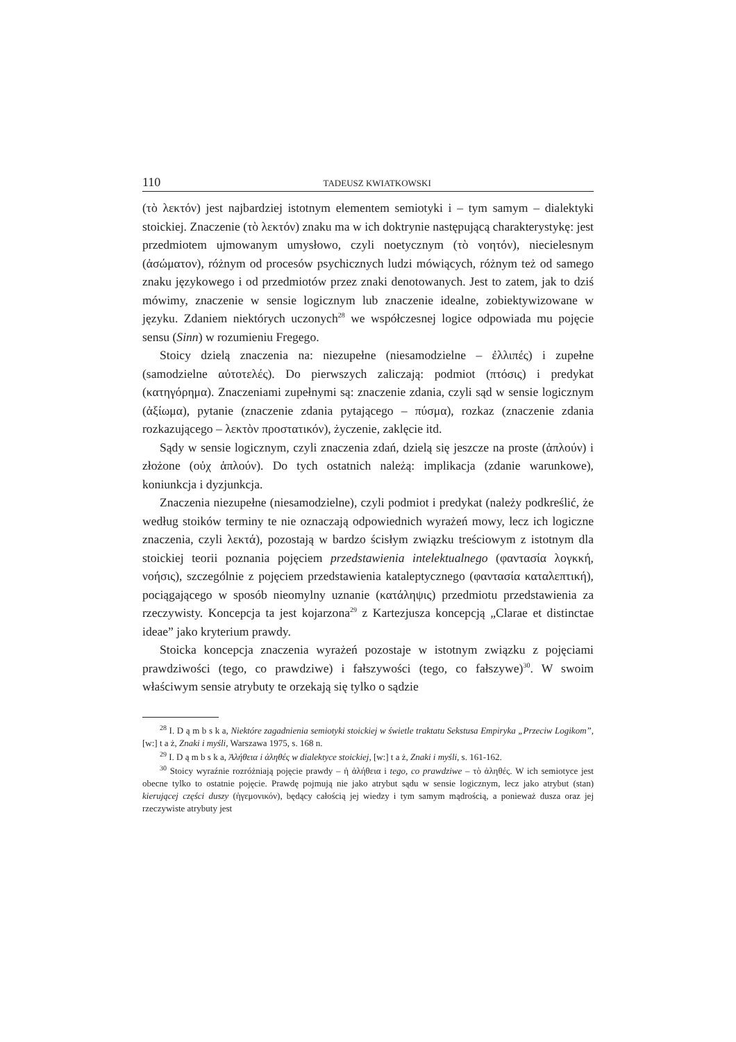110 TADEUSZ KWIATKOWSKI
(τὸ λεκτόν) jest najbardziej istotnym elementem semiotyki i – tym samym – dialektyki stoickiej. Znaczenie (τὸ λεκτόν) znaku ma w ich doktrynie następującą charakterystykę: jest przedmiotem ujmowanym umysłowo, czyli noetycznym (τὸ νοητόν), niecielesnym (ἀσώματον), różnym od procesów psychicznych ludzi mówiących, różnym też od samego znaku językowego i od przedmiotów przez znaki denotowanych. Jest to zatem, jak to dziś mówimy, znaczenie w sensie logicznym lub znaczenie idealne, zobiektywizowane w języku. Zdaniem niektórych uczonych<sup>28</sup> we współczesnej logice odpowiada mu pojęcie sensu (Sinn) w rozumieniu Fregego.
Stoicy dzielą znaczenia na: niezupełne (niesamodzielne – ἐλλιπές) i zupełne (samodzielne αὐτοτελές). Do pierwszych zaliczają: podmiot (πτόσις) i predykat (κατηγόρημα). Znaczeniami zupełnymi są: znaczenie zdania, czyli sąd w sensie logicznym (ἀξίωμα), pytanie (znaczenie zdania pytającego – πύσμα), rozkaz (znaczenie zdania rozkazującego – λεκτὸν προστατικόν), życzenie, zaklęcie itd.
Sądy w sensie logicznym, czyli znaczenia zdań, dzielą się jeszcze na proste (ἁπλούν) i złożone (οὐχ ἁπλούν). Do tych ostatnich należą: implikacja (zdanie warunkowe), koniunkcja i dyzjunkcja.
Znaczenia niezupełne (niesamodzielne), czyli podmiot i predykat (należy podkreślić, że według stoików terminy te nie oznaczają odpowiednich wyrażeń mowy, lecz ich logiczne znaczenia, czyli λεκτά), pozostają w bardzo ścisłym związku treściowym z istotnym dla stoickiej teorii poznania pojęciem przedstawienia intelektualnego (φαντασία λογκκή, νοήσις), szczególnie z pojęciem przedstawienia kataleptycznego (φαντασία καταλεπτική), pociągającego w sposób nieomylny uznanie (κατάληψις) przedmiotu przedstawienia za rzeczywisty. Koncepcja ta jest kojarzona<sup>29</sup> z Kartezjusza koncepcją „Clarae et distinctae ideae” jako kryterium prawdy.
Stoicka koncepcja znaczenia wyrażeń pozostaje w istotnym związku z pojęciami prawdziwości (tego, co prawdziwe) i fałszywości (tego, co fałszywe)<sup>30</sup>. W swoim właściwym sensie atrybuty te orzekają się tylko o sądzie
<sup>28</sup> I. D ą m b s k a, Niektóre zagadnienia semiotyki stoickiej w świetle traktatu Sekstusa Empiryka „Przeciw Logikom”, [w:] t a ż, Znaki i myśli, Warszawa 1975, s. 168 n.
<sup>29</sup> I. D ą m b s k a, Ἀλήθεια i ἀληθές w dialektyce stoickiej, [w:] t a ż, Znaki i myśli, s. 161-162.
<sup>30</sup> Stoicy wyraźnie rozróżniają pojęcie prawdy – ἡ ἀλήθεια i tego, co prawdziwe – τὸ ἀληθές. W ich semiotyce jest obecne tylko to ostatnie pojęcie. Prawdę pojmują nie jako atrybut sądu w sensie logicznym, lecz jako atrybut (stan) kierującej części duszy (ἡγεμονικόν), będący całością jej wiedzy i tym samym mądrością, a ponieważ dusza oraz jej rzeczywiste atrybuty jest